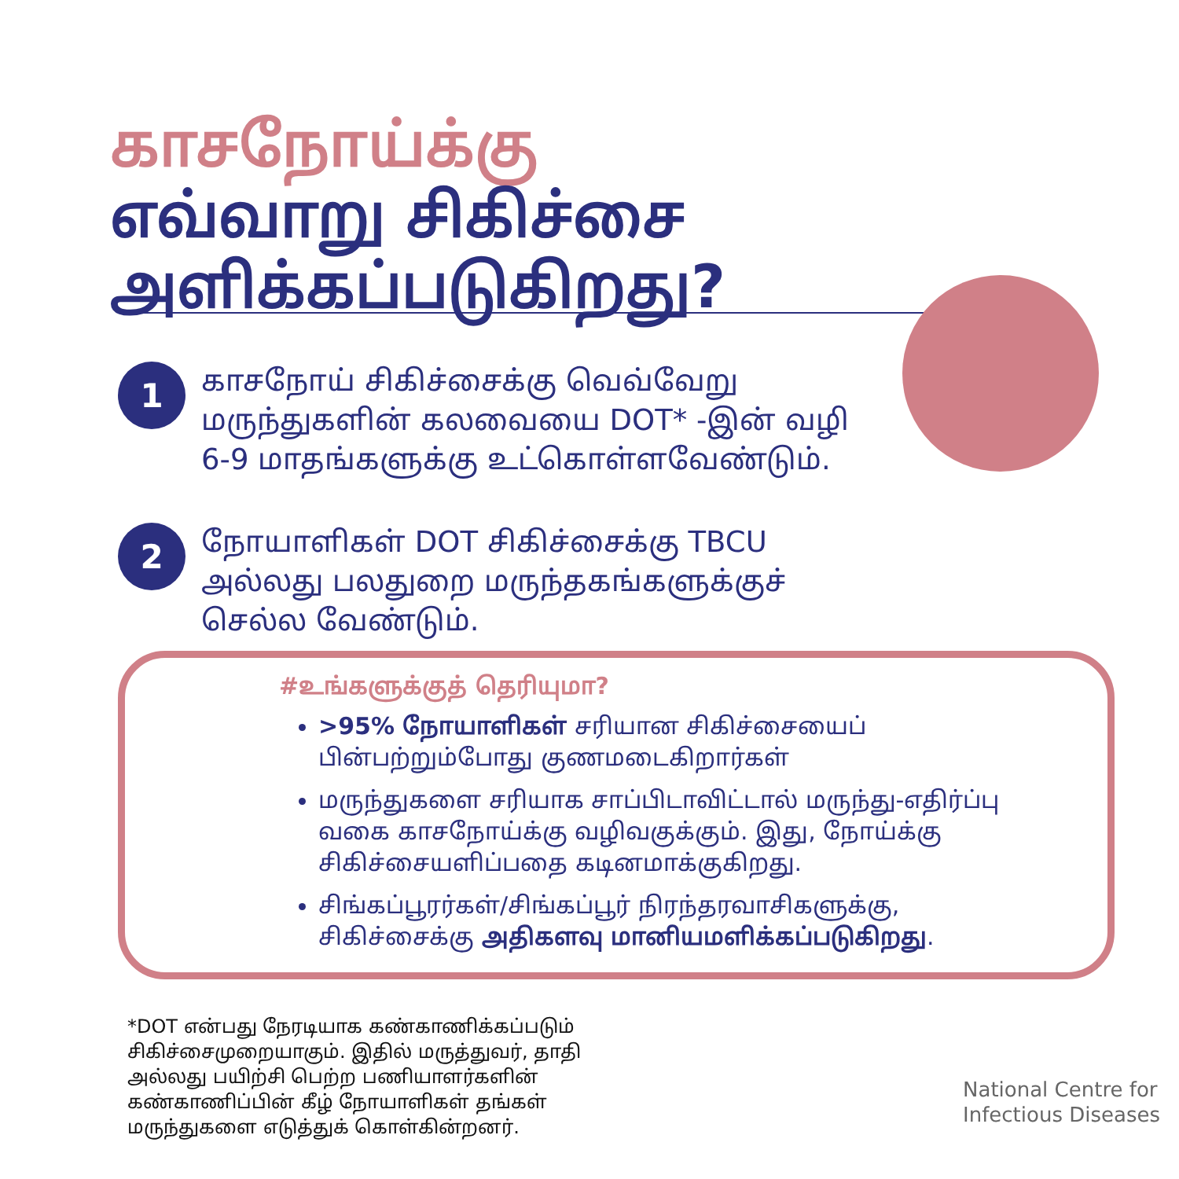காசநோய்க்கு
எவ்வாறு சிகிச்சை
அளிக்கப்படுகிறது?
1
காசநோய் சிகிச்சைக்கு வெவ்வேறு
மருந்துகளின் கலவையை DOT* -இன் வழி
6-9 மாதங்களுக்கு உட்கொள்ளவேண்டும்.
2
நோயாளிகள் DOT சிகிச்சைக்கு TBCU
அல்லது பலதுறை மருந்தகங்களுக்குச்
செல்ல வேண்டும்.
#உங்களுக்குத் தெரியுமா?
>95% நோயாளிகள் சரியான சிகிச்சையைப் பின்பற்றும்போது குணமடைகிறார்கள்
மருந்துகளை சரியாக சாப்பிடாவிட்டால் மருந்து-எதிர்ப்பு வகை காசநோய்க்கு வழிவகுக்கும். இது, நோய்க்கு சிகிச்சையளிப்பதை கடினமாக்குகிறது.
சிங்கப்பூரர்கள்/சிங்கப்பூர் நிரந்தரவாசிகளுக்கு, சிகிச்சைக்கு அதிகளவு மானியமளிக்கப்படுகிறது.
*DOT என்பது நேரடியாக கண்காணிக்கப்படும்
சிகிச்சைமுறையாகும். இதில் மருத்துவர், தாதி
அல்லது பயிற்சி பெற்ற பணியாளர்களின்
கண்காணிப்பின் கீழ் நோயாளிகள் தங்கள்
மருந்துகளை எடுத்துக் கொள்கின்றனர்.
National Centre for
Infectious Diseases